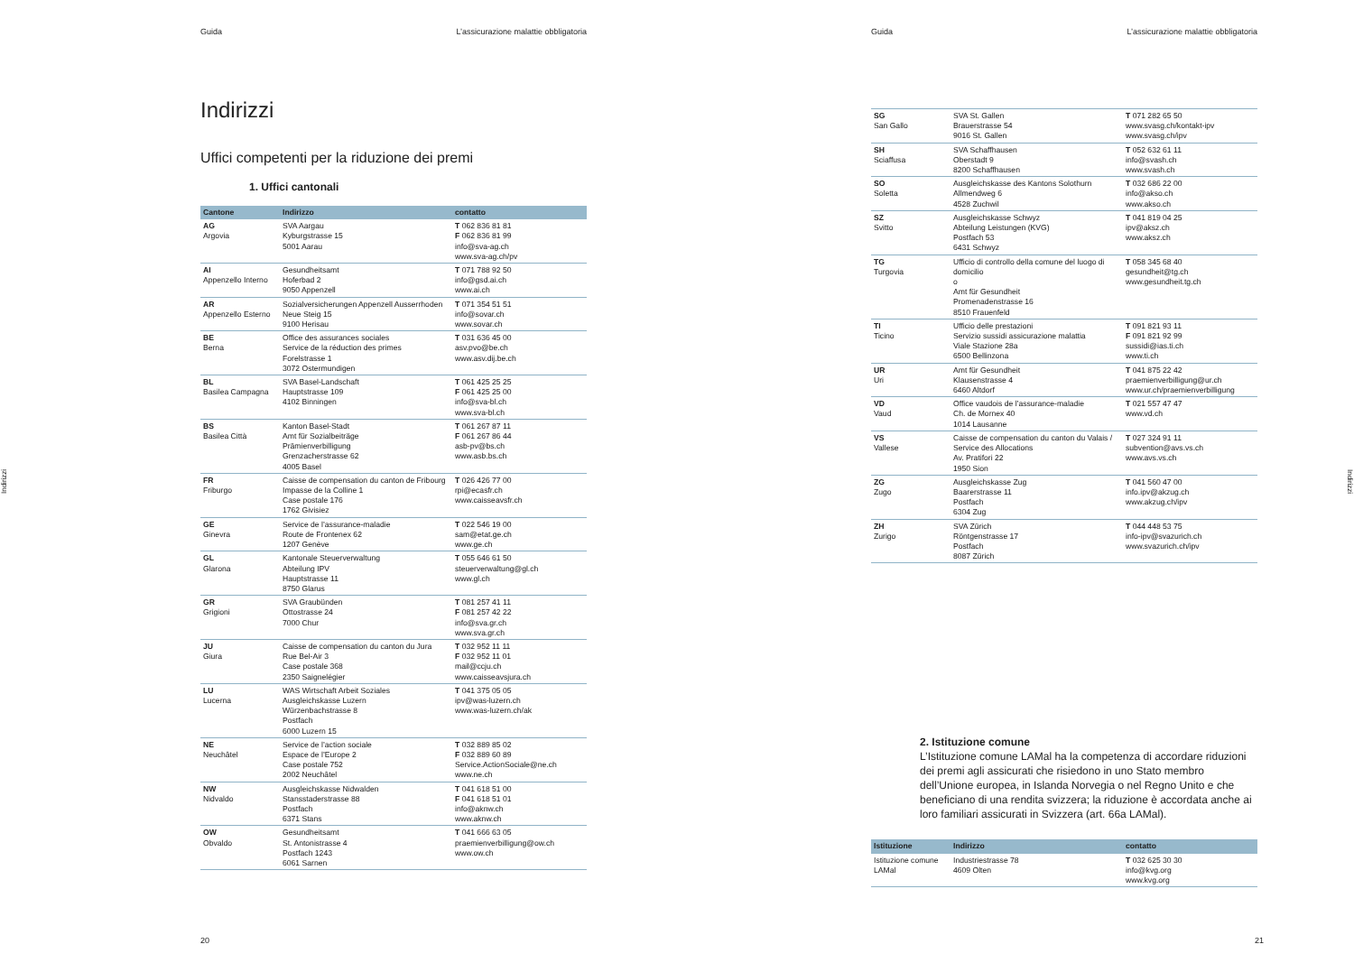Indirizzi
Guida L’assicurazione malattie obbligatoria
Indirizzi
Uffici competenti per la riduzione dei premi
1. Uffici cantonali
| Cantone | Indirizzo | contatto |
| --- | --- | --- |
| AG Argovia | SVA Aargau Kyburgstrasse 15 5001 Aarau | T 062 836 81 81 F 062 836 81 99 info@sva-ag.ch www.sva-ag.ch/pv |
| AI Appenzello Interno | Gesundheitsamt Hoferbad 2 9050 Appenzell | T 071 788 92 50 info@gsd.ai.ch www.ai.ch |
| AR Appenzello Esterno | Sozialversicherungen Appenzell Ausserrhoden Neue Steig 15 9100 Herisau | T 071 354 51 51 info@sovar.ch www.sovar.ch |
| BE Berna | Office des assurances sociales Service de la réduction des primes Forelstrasse 1 3072 Ostermundigen | T 031 636 45 00 asv.pvo@be.ch www.asv.dij.be.ch |
| BL Basilea Campagna | SVA Basel-Landschaft Hauptstrasse 109 4102 Binningen | T 061 425 25 25 F 061 425 25 00 info@sva-bl.ch www.sva-bl.ch |
| BS Basilea Città | Kanton Basel-Stadt Amt für Sozialbeiträge Prämienverbilligung Grenzacherstrasse 62 4005 Basel | T 061 267 87 11 F 061 267 86 44 asb-pv@bs.ch www.asb.bs.ch |
| FR Friburgo | Caisse de compensation du canton de Fribourg Impasse de la Colline 1 Case postale 176 1762 Givisiez | T 026 426 77 00 rpi@ecasfr.ch www.caisseavsfr.ch |
| GE Ginevra | Service de l’assurance-maladie Route de Frontenex 62 1207 Genève | T 022 546 19 00 sam@etat.ge.ch www.ge.ch |
| GL Glarona | Kantonale Steuerverwaltung Abteilung IPV Hauptstrasse 11 8750 Glarus | T 055 646 61 50 steuerverwaltung@gl.ch www.gl.ch |
| GR Grigioni | SVA Graubünden Ottostrasse 24 7000 Chur | T 081 257 41 11 F 081 257 42 22 info@sva.gr.ch www.sva.gr.ch |
| JU Giura | Caisse de compensation du canton du Jura Rue Bel-Air 3 Case postale 368 2350 Saignelégier | T 032 952 11 11 F 032 952 11 01 mail@ccju.ch www.caisseavsjura.ch |
| LU Lucerna | WAS Wirtschaft Arbeit Soziales Ausgleichskasse Luzern Würzenbachstrasse 8 Postfach 6000 Luzern 15 | T 041 375 05 05 ipv@was-luzern.ch www.was-luzern.ch/ak |
| NE Neuchâtel | Service de l’action sociale Espace de l’Europe 2 Case postale 752 2002 Neuchâtel | T 032 889 85 02 F 032 889 60 89 Service.ActionSociale@ne.ch www.ne.ch |
| NW Nidvaldo | Ausgleichskasse Nidwalden Stansstaderstrasse 88 Postfach 6371 Stans | T 041 618 51 00 F 041 618 51 01 info@aknw.ch www.aknw.ch |
| OW Obvaldo | Gesundheitsamt St. Antonistrasse 4 Postfach 1243 6061 Sarnen | T 041 666 63 05 praemienverbilligung@ow.ch www.ow.ch |
20
Guida L’assicurazione malattie obbligatoria
| SG San Gallo | SVA St. Gallen Brauerstrasse 54 9016 St. Gallen | T 071 282 65 50 www.svasg.ch/kontakt-ipv www.svasg.ch/ipv |
| SH Sciaffusa | SVA Schaffhausen Oberstadt 9 8200 Schaffhausen | T 052 632 61 11 info@svash.ch www.svash.ch |
| SO Soletta | Ausgleichskasse des Kantons Solothurn Allmendweg 6 4528 Zuchwil | T 032 686 22 00 info@akso.ch www.akso.ch |
| SZ Svitto | Ausgleichskasse Schwyz Abteilung Leistungen (KVG) Postfach 53 6431 Schwyz | T 041 819 04 25 ipv@aksz.ch www.aksz.ch |
| TG Turgovia | Ufficio di controllo della comune del luogo di domicilio o Amt für Gesundheit Promenadenstrasse 16 8510 Frauenfeld | T 058 345 68 40 gesundheit@tg.ch www.gesundheit.tg.ch |
| TI Ticino | Ufficio delle prestazioni Servizio sussidi assicurazione malattia Viale Stazione 28a 6500 Bellinzona | T 091 821 93 11 F 091 821 92 99 sussidi@ias.ti.ch www.ti.ch |
| UR Uri | Amt für Gesundheit Klausenstrasse 4 6460 Altdorf | T 041 875 22 42 praemienverbilligung@ur.ch www.ur.ch/praemienverbilligung |
| VD Vaud | Office vaudois de l’assurance-maladie Ch. de Mornex 40 1014 Lausanne | T 021 557 47 47 www.vd.ch |
| VS Vallese | Caisse de compensation du canton du Valais / Service des Allocations Av. Pratifori 22 1950 Sion | T 027 324 91 11 subvention@avs.vs.ch www.avs.vs.ch |
| ZG Zugo | Ausgleichskasse Zug Baarerstrasse 11 Postfach 6304 Zug | T 041 560 47 00 info.ipv@akzug.ch www.akzug.ch/ipv |
| ZH Zurigo | SVA Zürich Röntgenstrasse 17 Postfach 8087 Zürich | T 044 448 53 75 info-ipv@svazurich.ch www.svazurich.ch/ipv |
2. Istituzione comune
L’Istituzione comune LAMal ha la competenza di accordare riduzioni dei premi agli assicurati che risiedono in uno Stato membro dell’Unione europea, in Islanda Norvegia o nel Regno Unito e che beneficiano di una rendita svizzera; la riduzione è accordata anche ai loro familiari assicurati in Svizzera (art. 66a LAMal).
| Istituzione | Indirizzo | contatto |
| --- | --- | --- |
| Istituzione comune LAMal | Industriestrasse 78 4609 Olten | T 032 625 30 30 info@kvg.org www.kvg.org |
21
Indirizzi